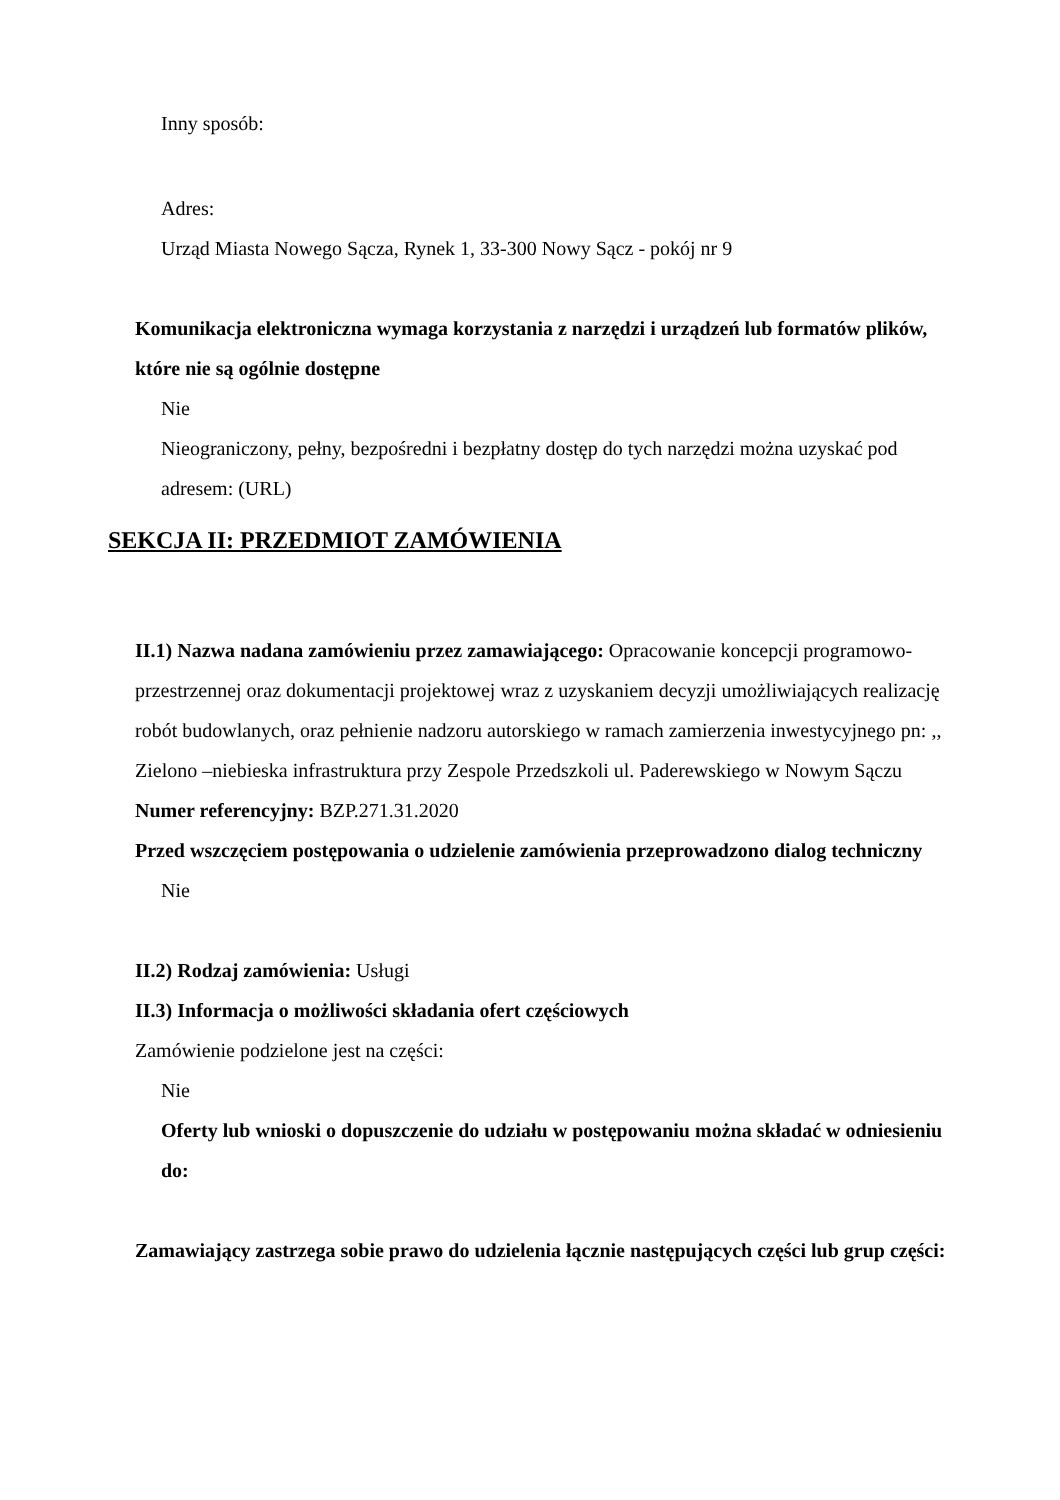Inny sposób:
Adres:
Urząd Miasta Nowego Sącza, Rynek 1, 33-300 Nowy Sącz - pokój nr 9
Komunikacja elektroniczna wymaga korzystania z narzędzi i urządzeń lub formatów plików, które nie są ogólnie dostępne
Nie
Nieograniczony, pełny, bezpośredni i bezpłatny dostęp do tych narzędzi można uzyskać pod adresem: (URL)
SEKCJA II: PRZEDMIOT ZAMÓWIENIA
II.1) Nazwa nadana zamówieniu przez zamawiającego: Opracowanie koncepcji programowo-przestrzennej oraz dokumentacji projektowej wraz z uzyskaniem decyzji umożliwiających realizację robót budowlanych, oraz pełnienie nadzoru autorskiego w ramach zamierzenia inwestycyjnego pn: ,, Zielono –niebieska infrastruktura przy Zespole Przedszkoli ul. Paderewskiego w Nowym Sączu
Numer referencyjny: BZP.271.31.2020
Przed wszczęciem postępowania o udzielenie zamówienia przeprowadzono dialog techniczny
Nie
II.2) Rodzaj zamówienia: Usługi
II.3) Informacja o możliwości składania ofert częściowych
Zamówienie podzielone jest na części:
Nie
Oferty lub wnioski o dopuszczenie do udziału w postępowaniu można składać w odniesieniu do:
Zamawiający zastrzega sobie prawo do udzielenia łącznie następujących części lub grup części: